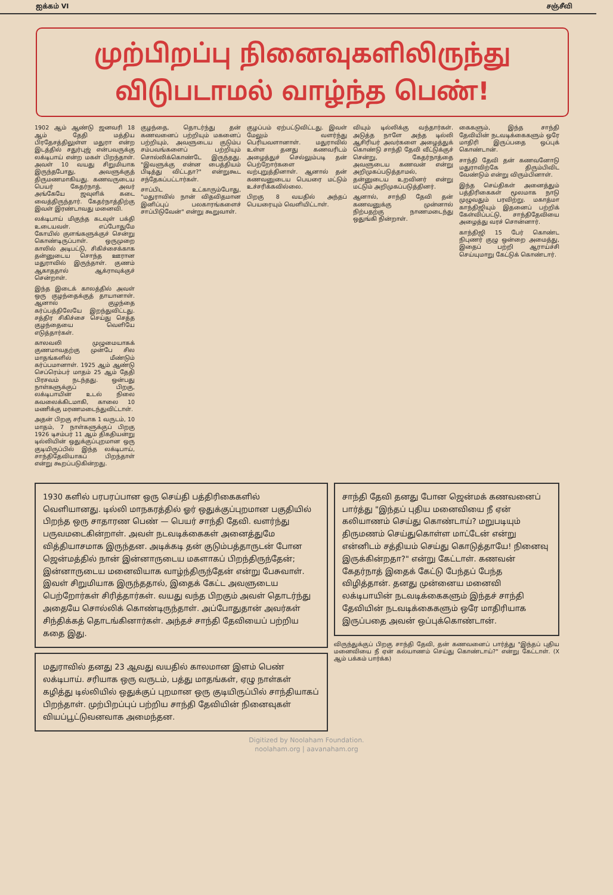ஐக்கம் VI சஞ்சீவி
முற்பிறப்பு நினைவுகளிலிருந்து
விடுபடாமல் வாழ்ந்த பெண்!
1902 ஆம் ஆண்டு ஜனவரி 18 ஆம் தேதி மத்திய பிரதேசத்திலுள்ள மதுரா என்ற இடத்தில் சதுர்புஜ் என்பவருக்கு லக்டிபாய் என்ற மகள் பிறந்தாள். அவள் 10 வயது சிறுமியாக இருந்தபோது, அவளுக்குத் திருமணமாகியது. கணவருடைய பெயர் கேதர்நாத். அவர் அங்கேயே ஜவுளிக் கடை வைத்திருந்தார். கேதர்நாத்திற்கு இவள் இரண்டாவது மனைவி.
லக்டிபாய் மிகுந்த கடவுள் பக்தி உடையவள். எப்போதுமே கோயில் குளங்களுக்குச் சென்று கொண்டிருப்பாள். ஒருமுறை காலில் அடிபட்டு, சிகிச்சைக்காக தன்னுடைய சொந்த ஊரான மதுராவில் இருந்தாள். குணம் ஆகாததால் ஆக்ராவுக்குச் சென்றாள்.
இந்த இடைக் காலத்தில் அவள் ஒரு குழந்தைக்குத் தாயானாள். ஆனால் குழந்தை கர்ப்பத்திலேயே இறந்துவிட்டது. சத்திர சிகிச்சை செய்து செத்த குழந்தையை வெளியே எடுத்தார்கள்.
காலவலி முழுமையாகக் குணமாவதற்கு முன்பே சில மாதங்களில் மீண்டும் கர்ப்பமானாள். 1925 ஆம் ஆண்டு செப்ரெம்பர் மாதம் 25 ஆம் தேதி பிரசவம் நடந்தது. ஒன்பது நாள்களுக்குப் பிறகு, லக்டிபாயின் உடல் நிலை கவலைக்கிடமாகி, காலை 10 மணிக்கு மரணமடைந்துவிட்டாள்.
அதன் பிறகு சரியாக 1 வருடம், 10 மாதம், 7 நாள்களுக்குப் பிறகு 1926 டிசம்பர் 11 ஆம் திகதியன்று டில்லியின் ஒதுக்குப்புறமான ஒரு குடியிருப்பில் இந்த லக்டிபாய், சாந்திதேவியாகப் பிறந்தாள் என்று கூறப்படுகின்றது.
குழந்தை, தொடர்ந்து தன் கணவனைப் பற்றியும் மகனைப் பற்றியும், அவளுடைய குடும்ப சம்பவங்களைப் பற்றியும் சொல்லிக்கொண்டே இருந்தது. "இவளுக்கு என்ன பைத்தியம் பிடித்து விட்டதா?" என்றுகூட சந்தேகப்பட்டார்கள்.
சாப்பிட உட்காரும்போது, "மதுராவில் நான் விதவிதமான இனிப்புப் பலகாரங்களைச் சாப்பிடுவேன்" என்று கூறுவாள்.
குழப்பம் ஏற்பட்டுவிட்டது. இவள் மேலும் வளர்ந்து பெரியவளானாள். மதுராவில் உள்ள தனது கணவரிடம் அழைத்துச் செல்லும்படி தன் பெற்றோர்களை வற்புறுத்தினாள். ஆனால் தன் கணவனுடைய பெயரை மட்டும் உச்சரிக்கவில்லை.
பிறகு 8 வயதில் அந்தப் பெயரையும் வெளியிட்டாள்.
வியும் டில்லிக்கு வந்தார்கள். அடுத்த நாளே அந்த டில்லி ஆசிரியர் அவர்களை அழைத்துக் கொண்டு சாந்தி தேவி வீட்டுக்குச் சென்று, கேதர்நாத்தை அவளுடைய கணவன் என்று அறிமுகப்படுத்தாமல், தன்னுடைய உறவினர் என்று மட்டும் அறிமுகப்படுத்தினர்.
ஆனால், சாந்தி தேவி தன் கணவனுக்கு முன்னால் நிற்பதற்கு நாணமடைந்து ஒதுங்கி நின்றாள்.
கைகளும், இந்த சாந்தி தேவியின் நடவடிக்கைகளும் ஒரே மாதிரி இருப்பதை ஒப்புக் கொண்டான்.
சாந்தி தேவி தன் கணவனோடு மதுராவிற்கே திரும்பிவிட வேண்டும் என்று விரும்பினாள்.
இந்த செய்திகள் அனைத்தும் பத்திரிகைகள் மூலமாக நாடு முழுவதும் பரவிற்று. மகாத்மா காந்திஜியும் இதனைப் பற்றிக் கேள்விப்பட்டு, சாந்திதேவியை அழைத்து வரச் சொன்னார்.
காந்திஜி 15 பேர் கொண்ட நிபுணர் குழு ஒன்றை அமைத்து, இதைப் பற்றி ஆராய்ச்சி செய்யுமாறு கேட்டுக் கொண்டார்.
1930 களில் பரபரப்பான ஒரு செய்தி பத்திரிகைகளில் வெளியானது. டில்லி மாநகரத்தில் ஓர் ஒதுக்குப்புறமான பகுதியில் பிறந்த ஒரு சாதாரண பெண் — பெயர் சாந்தி தேவி. வளர்ந்து பருவமடைகின்றாள். அவள் நடவடிக்கைகள் அனைத்துமே வித்தியாசமாக இருந்தன. அடிக்கடி தன் குடும்பத்தாருடன் போன ஜென்மத்தில் நான் இன்னாருடைய மகளாகப் பிறந்திருந்தேன்; இன்னாருடைய மனைவியாக வாழ்ந்திருந்தேன் என்று பேசுவாள். இவள் சிறுமியாக இருந்ததால், இதைக் கேட்ட அவளுடைய பெற்றோர்கள் சிரித்தார்கள். வயது வந்த பிறகும் அவள் தொடர்ந்து அதையே சொல்லிக் கொண்டிருந்தாள். அப்போதுதான் அவர்கள் சிந்திக்கத் தொடங்கினார்கள். அந்தச் சாந்தி தேவியைப் பற்றிய கதை இது.
மதுராவில் தனது 23 ஆவது வயதில் காலமான இளம் பெண் லக்டிபாய். சரியாக ஒரு வருடம், பத்து மாதங்கள், ஏழு நாள்கள் கழித்து டில்லியில் ஒதுக்குப் புறமான ஒரு குடியிருப்பில் சாந்தியாகப் பிறந்தாள். முற்பிறப்புப் பற்றிய சாந்தி தேவியின் நினைவுகள் வியப்பூட்டுவனவாக அமைந்தன.
சாந்தி தேவி தனது போன ஜென்மக் கணவனைப் பார்த்து "இந்தப் புதிய மனைவியை நீ ஏன் கலியாணம் செய்து கொண்டாய்? மறுபடியும் திருமணம் செய்துகொள்ள மாட்டேன் என்று என்னிடம் சத்தியம் செய்து கொடுத்தாயே! நினைவு இருக்கின்றதா?" என்று கேட்டாள். கணவன் கேதர்நாத் இதைக் கேட்டு பேந்தப் பேந்த விழித்தான். தனது முன்னைய மனைவி லக்டிபாயின் நடவடிக்கைகளும் இந்தச் சாந்தி தேவியின் நடவடிக்கைகளும் ஒரே மாதிரியாக இருப்பதை அவன் ஒப்புக்கொண்டான்.
விருந்துக்குப் பிறகு சாந்தி தேவி, தன் கணவனைப் பார்த்து "இந்தப் புதிய மனைவியை நீ ஏன் கல்யாணம் செய்து கொண்டாய்?" என்று கேட்டாள். (X ஆம் பக்கம் பார்க்க)
Digitized by Noolaham Foundation.
noolaham.org | aavanaham.org